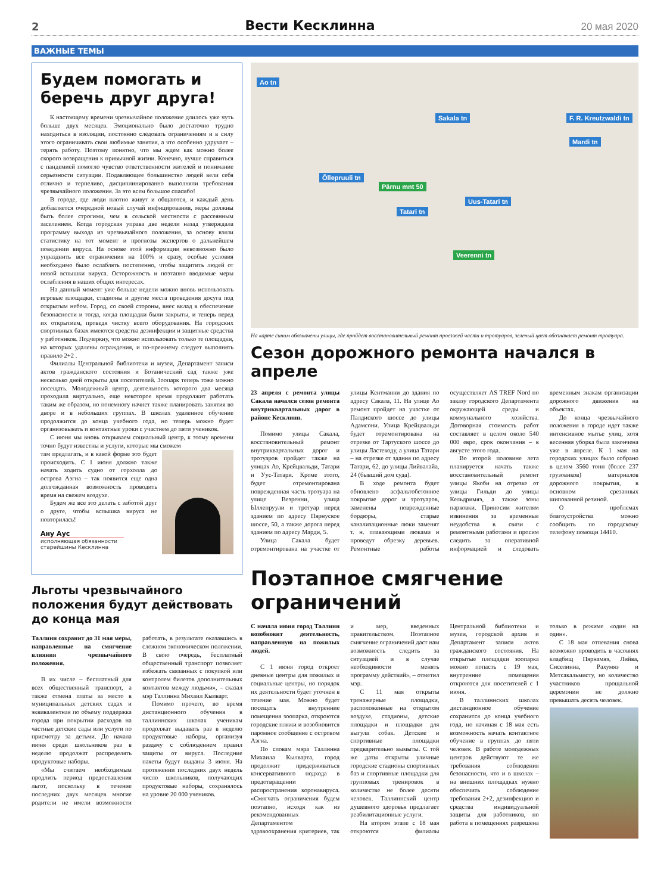2 Вести Кесклинна 20 мая 2020
ВАЖНЫЕ ТЕМЫ
Будем помогать и беречь друг друга!
К настоящему времени чрезвычайное положение длилось уже чуть больше двух месяцев. Эмоционально было достаточно трудно находиться в изоляции, постоянно следовать ограничениям и в силу этого ограничивать свои любимые занятия, а что особенно удручает – терять работу. Поэтому понятно, что мы ждем как можно более скорого возвращения к привычной жизни. Конечно, лучше справиться с пандемией помогло чувство ответственности жителей и понимание серьезности ситуации. Подавляющее большинство людей вели себя отлично и терпеливо, дисциплинированно выполняли требования чрезвычайного положения. За это всем большое спасибо!
В городе, где люди плотно живут и общаются, и каждый день добавляется очередной новый случай инфицирования, меры должны быть более строгими, чем в сельской местности с рассеянным заселением. Когда городская управа две недели назад утверждала программу выхода из чрезвычайного положения, за основу взяли статистику на тот момент и прогнозы экспертов о дальнейшем поведении вируса. На основе этой информации невозможно было упразднить все ограничения на 100% и сразу, особые условия необходимо было ослаблять постепенно, чтобы защитить людей от новой вспышки вируса. Осторожность и поэтапно вводимые меры ослабления в наших общих интересах.
На данный момент уже больше недели можно вновь использовать игровые площадки, стадионы и другие места проведения досуга под открытым небом. Город, со своей стороны, внес вклад в обеспечение безопасности и тогда, когда площадки были закрыты, и теперь перед их открытием, проведя чистку всего оборудования. На городских спортивных базах имеются средства дезинфекции и защитные средства у работников. Подчеркну, что можно использовать только те площадки, на которых удалены ограждения, и по-прежнему следует выполнять правило 2+2 .
Филиалы Центральной библиотеки и музеи, Департамент записи актов гражданского состояния и Ботанический сад также уже несколько дней открыты для посетителей. Зоопарк теперь тоже можно посещать. Молодежный центр, деятельность которого два месяца проходила виртуально, еще некоторое время продолжит работать таким же образом, но понемногу начнет также планировать занятия во дворе и в небольших группах. В школах удаленное обучение продолжится до конца учебного года, но теперь можно будет организовывать и контактные уроки с участием до пяти учеников.
С июня мы вновь открываем социальный центр, к этому времени точно будут известны и услуги, которые мы сможем
там предлагать, и в какой форме это будет происходить. С 1 июня должно также начать ходить судно от горхолла до острова Аэгна – так появится еще одна долгожданная возможность проводить время на свежем воздухе.
Будем же все это делать с заботой друг о друге, чтобы вспышка вируса не повторилась!
Ану Аус
исполняющая обязанности
старейшины Кесклинна
Льготы чрезвычайного положения будут действовать до конца мая
Таллинн сохранит до 31 мая меры, направленные на смягчение влияния чрезвычайного положения.
В их числе – бесплатный для всех общественный транспорт, а также отмена платы за место в муниципальных детских садах и эквивалентная по объему поддержка города при покрытии расходов на частные детские сады или услуги по присмотру за детьми. До начала июня среди школьников раз в неделю продолжат распределять продуктовые наборы.
«Мы считаем необходимым продлить период предоставления льгот, поскольку в течение последних двух месяцев многие родители не имели возможности работать, в результате оказавшись в сложном экономическом положении. В свою очередь, бесплатный общественный транспорт позволяет избежать связанных с покупкой или контролем билетов дополнительных контактов между людьми», – сказал мэр Таллинна Михаил Кылварт.
Помимо прочего, во время дистанционного обучения в таллиннских школах ученикам продолжат выдавать раз в неделю продуктовые наборы, организуя раздачу с соблюдением правил защиты от вируса. Последние пакеты будут выданы 3 июня. На протяжении последних двух недель число школьников, получающих продуктовые наборы, сохранялось на уровне 20 000 учеников.
Ao tn
Sakala tn F. R. Kreutzwaldi tn
Mardi tn
Õllepruuli tn
Pärnu mnt 50
Uus-Tatari tn
Tatari tn
Veerenni tn
На карте синим обозначены улицы, где пройдет восстановительный ремонт проезжей части и тротуаров, зеленый цвет обозначает ремонт тротуара.
Сезон дорожного ремонта начался в апреле
23 апреля с ремонта улицы Сакала начался сезон ремонта внутриквартальных дорог в районе Кесклинн.
Помимо улицы Сакала, восстановительный ремонт внутриквартальных дорог и тротуаров пройдет также на улицах Ао, Крейцвальди, Татари и Уус-Татари. Кроме этого, будет отремонтирована поврежденная часть тротуара на улице Веэренни, улица Ыллепруули и тротуар перед зданием по адресу Пярнуское шоссе, 50, а также дорога перед зданием по адресу Марди, 5.
Улица Сакала будет отремонтирована на участке от улицы Кентманни до здания по адресу Сакала, 11. На улице Ао ремонт пройдет на участке от Палдиского шоссе до улицы Адамсони. Улица Крейцвальди будет отремонтирована на отрезке от Тартуского шоссе до улицы Ластекоду, а улица Татари – на отрезке от здания по адресу Татари, 62, до улицы Лийвалайа, 24 (бывший дом суда).
В ходе ремонта будет обновлено асфальтобетонное покрытие дорог и тротуаров, заменены поврежденные бордюры, старые канализационные люки заменят т. н. плавающими люками и проведут обрезку деревьев. Ремонтные работы осуществляет AS TREF Nord по заказу городского Департамента окружающей среды и коммунального хозяйства. Договорная стоимость работ составляет в целом около 540 000 евро, срок окончания – в августе этого года.
Во второй половине лета планируется начать также восстановительный ремонт улицы Якоби на отрезке от улицы Гильди до улицы Кельдримяэ, а также зоны парковки. Приносим жителям извинения за временные неудобства в связи с ремонтными работами и просим следить за оперативной информацией и следовать временным знакам организации дорожного движения на объектах.
До конца чрезвычайного положения в городе идет также интенсивное мытье улиц, хотя весенняя уборка была закончена уже в апреле. К 1 мая на городских улицах было собрано в целом 3560 тонн (более 237 грузовиков) материалов дорожного покрытия, в основном срезанных шипованной резиной.
О проблемах благоустройства можно сообщить по городскому телефону помощи 14410.
Поэтапное смягчение ограничений
С начала июня город Таллинн возобновит деятельность, направленную на пожилых людей.
С 1 июня город откроет дневные центры для пожилых и социальные центры, но порядок их деятельности будет уточнен в течение мая. Можно будет посещать внутренние помещения зоопарка, откроются городские пляжи и возобновится паромное сообщение с островом Аэгна.
По словам мэра Таллинна Михаила Кылварта, город продолжит придерживаться консервативного подхода в предотвращении распространения коронавируса. «Смягчать ограничения будем поэтапно, исходя как из рекомендованных Департаментом здравоохранения критериев, так и мер, введенных правительством. Поэтапное смягчение ограничений даст нам возможность следить за ситуацией и в случае необходимости менять программу действий», – отметил мэр.
С 11 мая открыты тренажерные площадки, расположенные на открытом воздухе, стадионы, детские площадки и площадки для выгула собак. Детские и спортивные площадки предварительно вымыты. С той же даты открыты уличные городские стадионы спортивных баз и спортивные площадки для групповых тренировок в количестве не более десяти человек. Таллиннский центр душевного здоровья предлагает реабилитационные услуги.
На втором этапе с 18 мая откроются филиалы Центральной библиотеки и музеи, городской архив и Департамент записи актов гражданского состояния. На открытые площадки зоопарка можно попасть с 19 мая, внутренние помещения откроются для посетителей с 1 июня.
В таллиннских школах дистанционное обучение сохранится до конца учебного года, но начиная с 18 мая есть возможность начать контактное обучение в группах до пяти человек. В работе молодежных центров действуют те же требования соблюдения безопасности, что и в школах – на внешних площадках нужно обеспечить соблюдение требования 2+2, дезинфекцию и средства индивидуальной защиты для работников, но работа в помещениях разрешена только в режиме «один на один».
С 18 мая отпевания снова возможно проводить в часовнях кладбищ Пярнамяэ, Лийва, Сиселинна, Рахумяэ и Метсакальмисту, но количество участников прощальной церемонии не должно превышать десять человек.